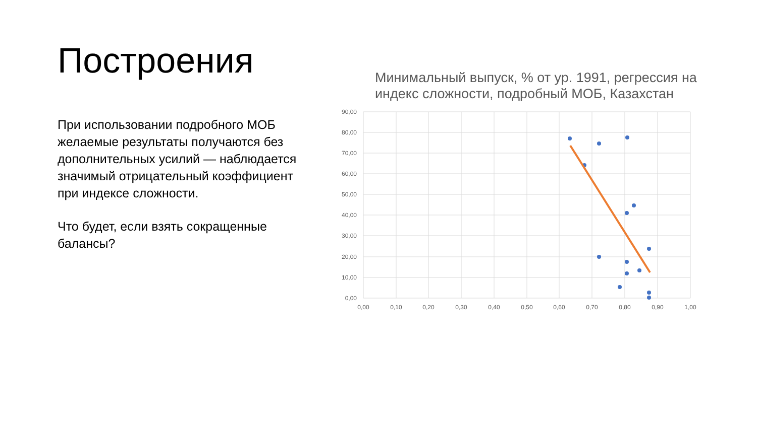Построения
При использовании подробного МОБ желаемые результаты получаются без дополнительных усилий — наблюдается значимый отрицательный коэффициент при индексе сложности.
Что будет, если взять сокращенные балансы?
Минимальный выпуск, % от ур. 1991, регрессия на индекс сложности, подробный МОБ, Казахстан
90,00
80,00
70,00
60,00
50,00
40,00
30,00
20,00
10,00
0,00
0,00
0,10
0,20
0,30
0,40
0,50
0,60
0,70
0,80
0,90
1,00